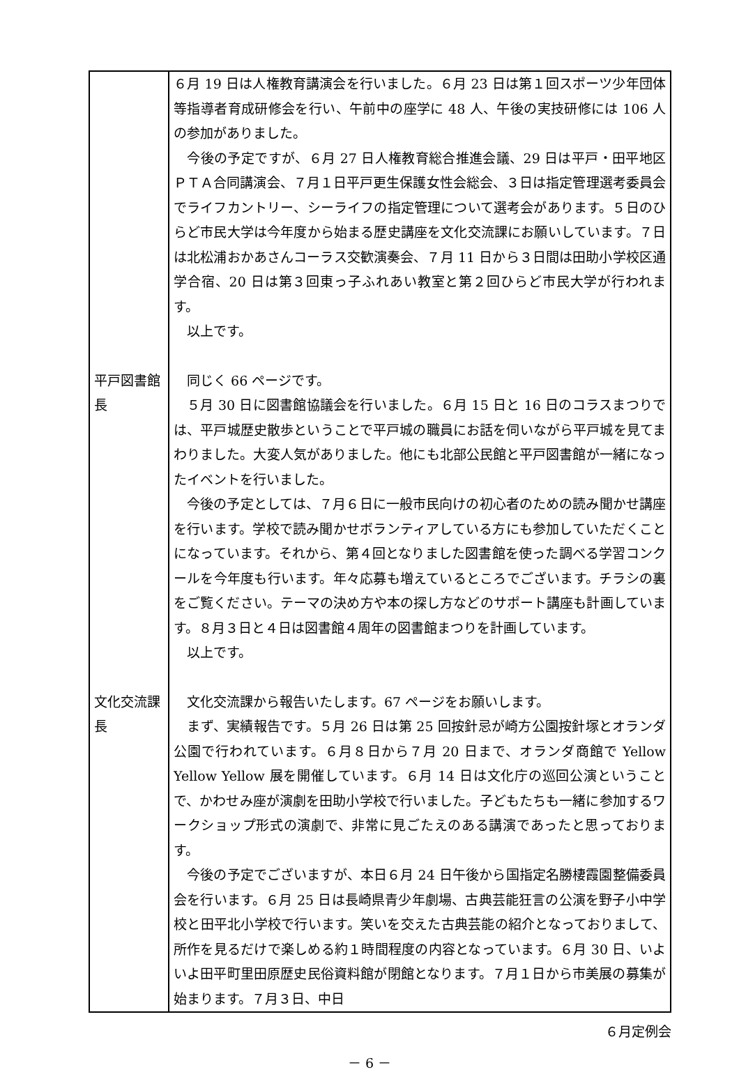| | ６月 19 日は人権教育講演会を行いました。６月 23 日は第１回スポーツ少年団体等指導者育成研修会を行い、午前中の座学に 48 人、午後の実技研修には 106 人の参加がありました。 今後の予定ですが、６月 27 日人権教育総合推進会議、29 日は平戸・田平地区ＰＴＡ合同講演会、７月１日平戸更生保護女性会総会、３日は指定管理選考委員会でライフカントリー、シーライフの指定管理について選考会があります。５日のひらど市民大学は今年度から始まる歴史講座を文化交流課にお願いしています。７日は北松浦おかあさんコーラス交歓演奏会、７月 11 日から３日間は田助小学校区通学合宿、20 日は第３回東っ子ふれあい教室と第２回ひらど市民大学が行われます。 以上です。 |
| 平戸図書館長 | 同じく 66 ページです。 ５月 30 日に図書館協議会を行いました。６月 15 日と 16 日のコラスまつりでは、平戸城歴史散歩ということで平戸城の職員にお話を伺いながら平戸城を見てまわりました。大変人気がありました。他にも北部公民館と平戸図書館が一緒になったイベントを行いました。 今後の予定としては、７月６日に一般市民向けの初心者のための読み聞かせ講座を行います。学校で読み聞かせボランティアしている方にも参加していただくことになっています。それから、第４回となりました図書館を使った調べる学習コンクールを今年度も行います。年々応募も増えているところでございます。チラシの裏をご覧ください。テーマの決め方や本の探し方などのサポート講座も計画しています。８月３日と４日は図書館４周年の図書館まつりを計画しています。 以上です。 |
| 文化交流課長 | 文化交流課から報告いたします。67 ページをお願いします。 まず、実績報告です。５月 26 日は第 25 回按針忌が崎方公園按針塚とオランダ公園で行われています。６月８日から７月 20 日まで、オランダ商館で Yellow Yellow Yellow 展を開催しています。６月 14 日は文化庁の巡回公演ということで、かわせみ座が演劇を田助小学校で行いました。子どもたちも一緒に参加するワークショップ形式の演劇で、非常に見ごたえのある講演であったと思っております。 今後の予定でございますが、本日６月 24 日午後から国指定名勝棲霞園整備委員会を行います。６月 25 日は長崎県青少年劇場、古典芸能狂言の公演を野子小中学校と田平北小学校で行います。笑いを交えた古典芸能の紹介となっておりまして、所作を見るだけで楽しめる約１時間程度の内容となっています。６月 30 日、いよいよ田平町里田原歴史民俗資料館が閉館となります。７月１日から市美展の募集が始まります。７月３日、中日 |
６月定例会
－ 6 －